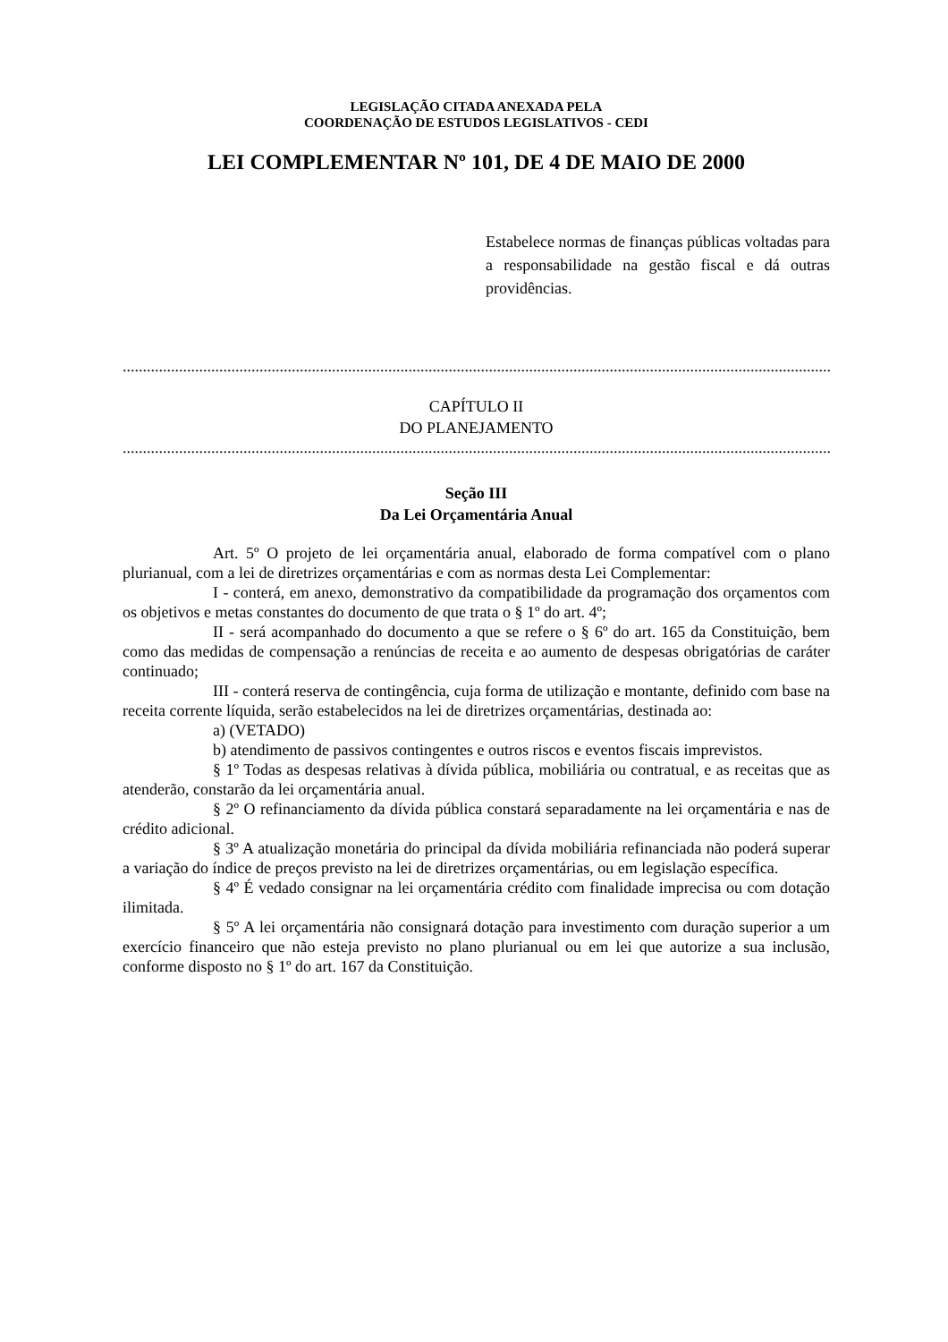LEGISLAÇÃO CITADA ANEXADA PELA
COORDENAÇÃO DE ESTUDOS LEGISLATIVOS - CEDI
LEI COMPLEMENTAR Nº 101, DE 4 DE MAIO DE 2000
Estabelece normas de finanças públicas voltadas para a responsabilidade na gestão fiscal e dá outras providências.
..........................................................................................................................................................................................
CAPÍTULO II
DO PLANEJAMENTO
..........................................................................................................................................................................................
Seção III
Da Lei Orçamentária Anual
Art. 5º O projeto de lei orçamentária anual, elaborado de forma compatível com o plano plurianual, com a lei de diretrizes orçamentárias e com as normas desta Lei Complementar:
I - conterá, em anexo, demonstrativo da compatibilidade da programação dos orçamentos com os objetivos e metas constantes do documento de que trata o § 1º do art. 4º;
II - será acompanhado do documento a que se refere o § 6º do art. 165 da Constituição, bem como das medidas de compensação a renúncias de receita e ao aumento de despesas obrigatórias de caráter continuado;
III - conterá reserva de contingência, cuja forma de utilização e montante, definido com base na receita corrente líquida, serão estabelecidos na lei de diretrizes orçamentárias, destinada ao:
a) (VETADO)
b) atendimento de passivos contingentes e outros riscos e eventos fiscais imprevistos.
§ 1º Todas as despesas relativas à dívida pública, mobiliária ou contratual, e as receitas que as atenderão, constarão da lei orçamentária anual.
§ 2º O refinanciamento da dívida pública constará separadamente na lei orçamentária e nas de crédito adicional.
§ 3º A atualização monetária do principal da dívida mobiliária refinanciada não poderá superar a variação do índice de preços previsto na lei de diretrizes orçamentárias, ou em legislação específica.
§ 4º É vedado consignar na lei orçamentária crédito com finalidade imprecisa ou com dotação ilimitada.
§ 5º A lei orçamentária não consignará dotação para investimento com duração superior a um exercício financeiro que não esteja previsto no plano plurianual ou em lei que autorize a sua inclusão, conforme disposto no § 1º do art. 167 da Constituição.